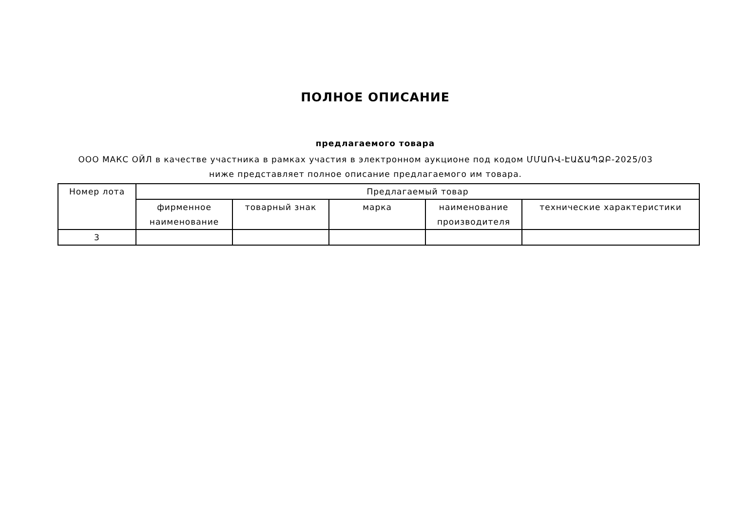ПОЛНОЕ ОПИСАНИЕ
предлагаемого товара
ООО МАКС ОЙЛ в качестве участника в рамках участия в электронном аукционе под кодом ՄՄԱՌՎ-ԷԱՃԱՊՁԲ-2025/03 ниже представляет полное описание предлагаемого им товара.
| Номер лота | Предлагаемый товар | | | | |
| --- | --- | --- | --- | --- | --- |
| | фирменное наименование | товарный знак | марка | наименование производителя | технические характеристики |
| 3 | | | | | |